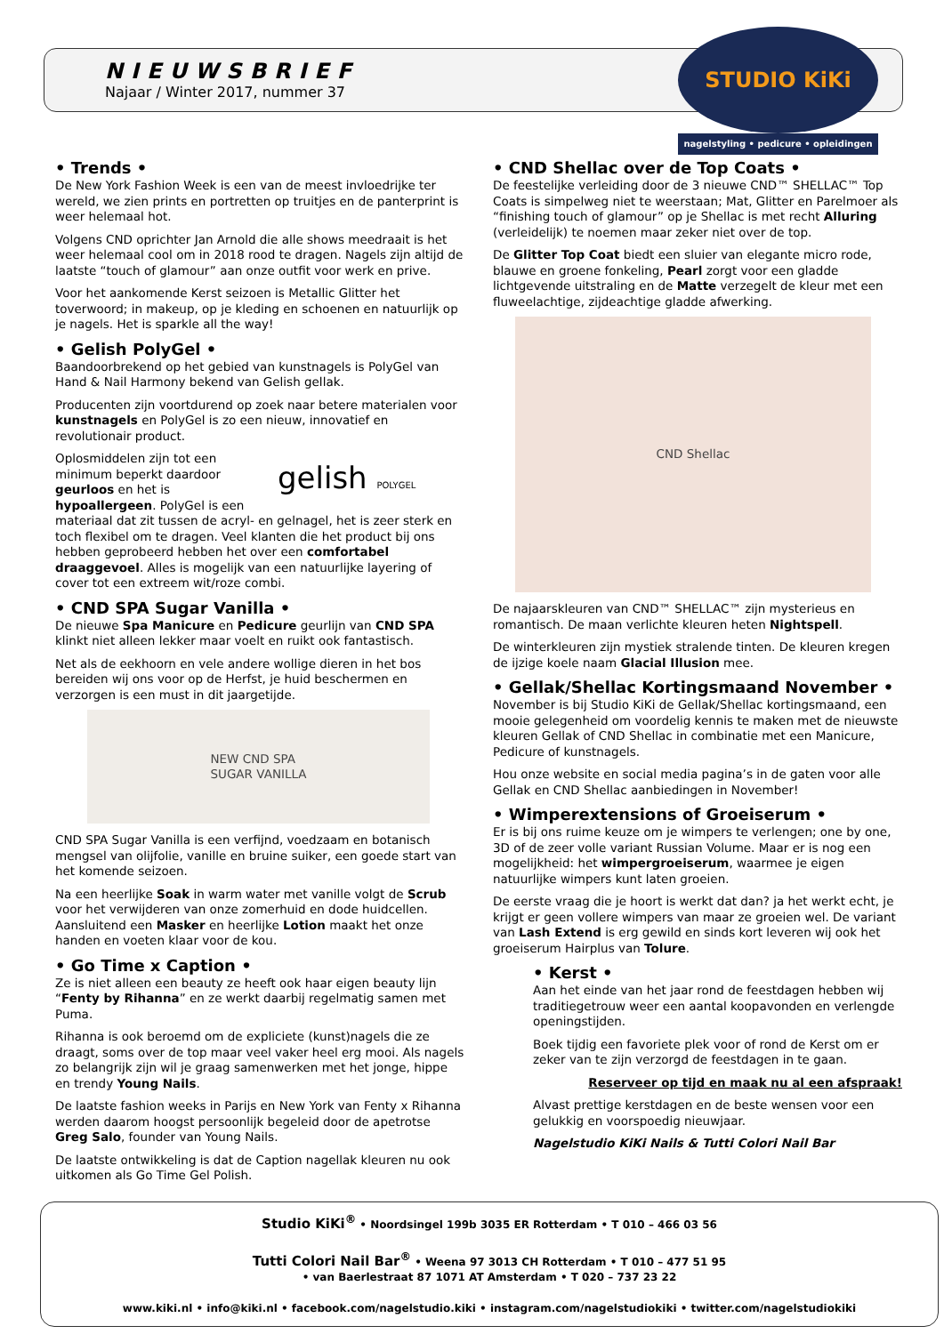NIEUWSBRIEF
Najaar / Winter 2017, nummer 37
STUDIO KiKi
nagelstyling • pedicure • opleidingen
• Trends •
De New York Fashion Week is een van de meest invloedrijke ter wereld, we zien prints en portretten op truitjes en de panterprint is weer helemaal hot.
Volgens CND oprichter Jan Arnold die alle shows meedraait is het weer helemaal cool om in 2018 rood te dragen. Nagels zijn altijd de laatste “touch of glamour” aan onze outfit voor werk en prive.
Voor het aankomende Kerst seizoen is Metallic Glitter het toverwoord; in makeup, op je kleding en schoenen en natuurlijk op je nagels. Het is sparkle all the way!
• Gelish PolyGel •
Baandoorbrekend op het gebied van kunstnagels is PolyGel van Hand & Nail Harmony bekend van Gelish gellak.
Producenten zijn voortdurend op zoek naar betere materialen voor kunstnagels en PolyGel is zo een nieuw, innovatief en revolutionair product.
gelish POLYGEL Oplosmiddelen zijn tot een minimum beperkt daardoor geurloos en het is hypoallergeen. PolyGel is een materiaal dat zit tussen de acryl- en gelnagel, het is zeer sterk en toch flexibel om te dragen. Veel klanten die het product bij ons hebben geprobeerd hebben het over een comfortabel draaggevoel. Alles is mogelijk van een natuurlijke layering of cover tot een extreem wit/roze combi.
• CND SPA Sugar Vanilla •
De nieuwe Spa Manicure en Pedicure geurlijn van CND SPA klinkt niet alleen lekker maar voelt en ruikt ook fantastisch.
Net als de eekhoorn en vele andere wollige dieren in het bos bereiden wij ons voor op de Herfst, je huid beschermen en verzorgen is een must in dit jaargetijde.
NEW CND SPA
SUGAR VANILLA
CND SPA Sugar Vanilla is een verfijnd, voedzaam en botanisch mengsel van olijfolie, vanille en bruine suiker, een goede start van het komende seizoen.
Na een heerlijke Soak in warm water met vanille volgt de Scrub voor het verwijderen van onze zomerhuid en dode huidcellen. Aansluitend een Masker en heerlijke Lotion maakt het onze handen en voeten klaar voor de kou.
• Go Time x Caption •
Ze is niet alleen een beauty ze heeft ook haar eigen beauty lijn “Fenty by Rihanna” en ze werkt daarbij regelmatig samen met Puma.
Rihanna is ook beroemd om de expliciete (kunst)nagels die ze draagt, soms over de top maar veel vaker heel erg mooi. Als nagels zo belangrijk zijn wil je graag samenwerken met het jonge, hippe en trendy Young Nails.
De laatste fashion weeks in Parijs en New York van Fenty x Rihanna werden daarom hoogst persoonlijk begeleid door de apetrotse Greg Salo, founder van Young Nails.
De laatste ontwikkeling is dat de Caption nagellak kleuren nu ook uitkomen als Go Time Gel Polish.
• CND Shellac over de Top Coats •
De feestelijke verleiding door de 3 nieuwe CND™ SHELLAC™ Top Coats is simpelweg niet te weerstaan; Mat, Glitter en Parelmoer als “finishing touch of glamour” op je Shellac is met recht Alluring (verleidelijk) te noemen maar zeker niet over de top.
De Glitter Top Coat biedt een sluier van elegante micro rode, blauwe en groene fonkeling, Pearl zorgt voor een gladde lichtgevende uitstraling en de Matte verzegelt de kleur met een fluweelachtige, zijdeachtige gladde afwerking.
CND Shellac
De najaarskleuren van CND™ SHELLAC™ zijn mysterieus en romantisch. De maan verlichte kleuren heten Nightspell.
De winterkleuren zijn mystiek stralende tinten. De kleuren kregen de ijzige koele naam Glacial Illusion mee.
• Gellak/Shellac Kortingsmaand November •
November is bij Studio KiKi de Gellak/Shellac kortingsmaand, een mooie gelegenheid om voordelig kennis te maken met de nieuwste kleuren Gellak of CND Shellac in combinatie met een Manicure, Pedicure of kunstnagels.
Hou onze website en social media pagina’s in de gaten voor alle Gellak en CND Shellac aanbiedingen in November!
• Wimperextensions of Groeiserum •
Er is bij ons ruime keuze om je wimpers te verlengen; one by one, 3D of de zeer volle variant Russian Volume. Maar er is nog een mogelijkheid: het wimpergroeiserum, waarmee je eigen natuurlijke wimpers kunt laten groeien.
De eerste vraag die je hoort is werkt dat dan? ja het werkt echt, je krijgt er geen vollere wimpers van maar ze groeien wel. De variant van Lash Extend is erg gewild en sinds kort leveren wij ook het groeiserum Hairplus van Tolure.
• Kerst •
Aan het einde van het jaar rond de feestdagen hebben wij traditiegetrouw weer een aantal koopavonden en verlengde openingstijden.
Boek tijdig een favoriete plek voor of rond de Kerst om er zeker van te zijn verzorgd de feestdagen in te gaan.
Reserveer op tijd en maak nu al een afspraak!
Alvast prettige kerstdagen en de beste wensen voor een gelukkig en voorspoedig nieuwjaar.
Nagelstudio KiKi Nails & Tutti Colori Nail Bar
Studio KiKi<sup>®</sup> • Noordsingel 199b 3035 ER Rotterdam • T 010 – 466 03 56
Tutti Colori Nail Bar<sup>®</sup> • Weena 97 3013 CH Rotterdam • T 010 – 477 51 95
• van Baerlestraat 87 1071 AT Amsterdam • T 020 – 737 23 22
www.kiki.nl • info@kiki.nl • facebook.com/nagelstudio.kiki • instagram.com/nagelstudiokiki • twitter.com/nagelstudiokiki